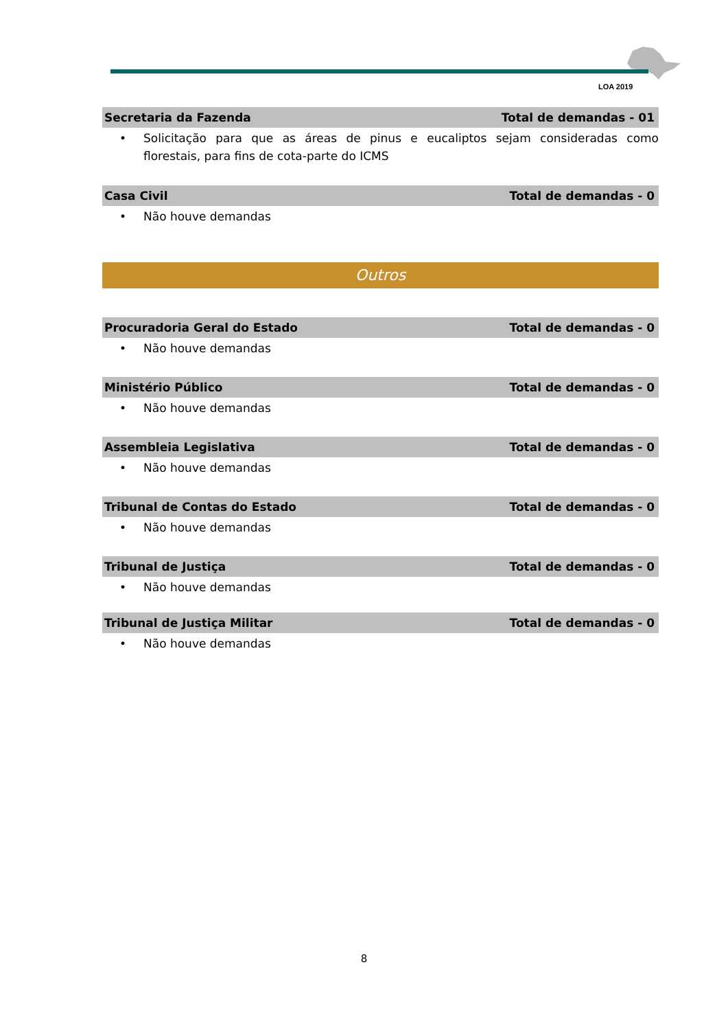LOA 2019
Secretaria da Fazenda Total de demandas - 01
• Solicitação para que as áreas de pinus e eucaliptos sejam consideradas como florestais, para fins de cota-parte do ICMS
Casa Civil Total de demandas - 0
• Não houve demandas
Outros
Procuradoria Geral do Estado Total de demandas - 0
• Não houve demandas
Ministério Público Total de demandas - 0
• Não houve demandas
Assembleia Legislativa Total de demandas - 0
• Não houve demandas
Tribunal de Contas do Estado Total de demandas - 0
• Não houve demandas
Tribunal de Justiça Total de demandas - 0
• Não houve demandas
Tribunal de Justiça Militar Total de demandas - 0
• Não houve demandas
8